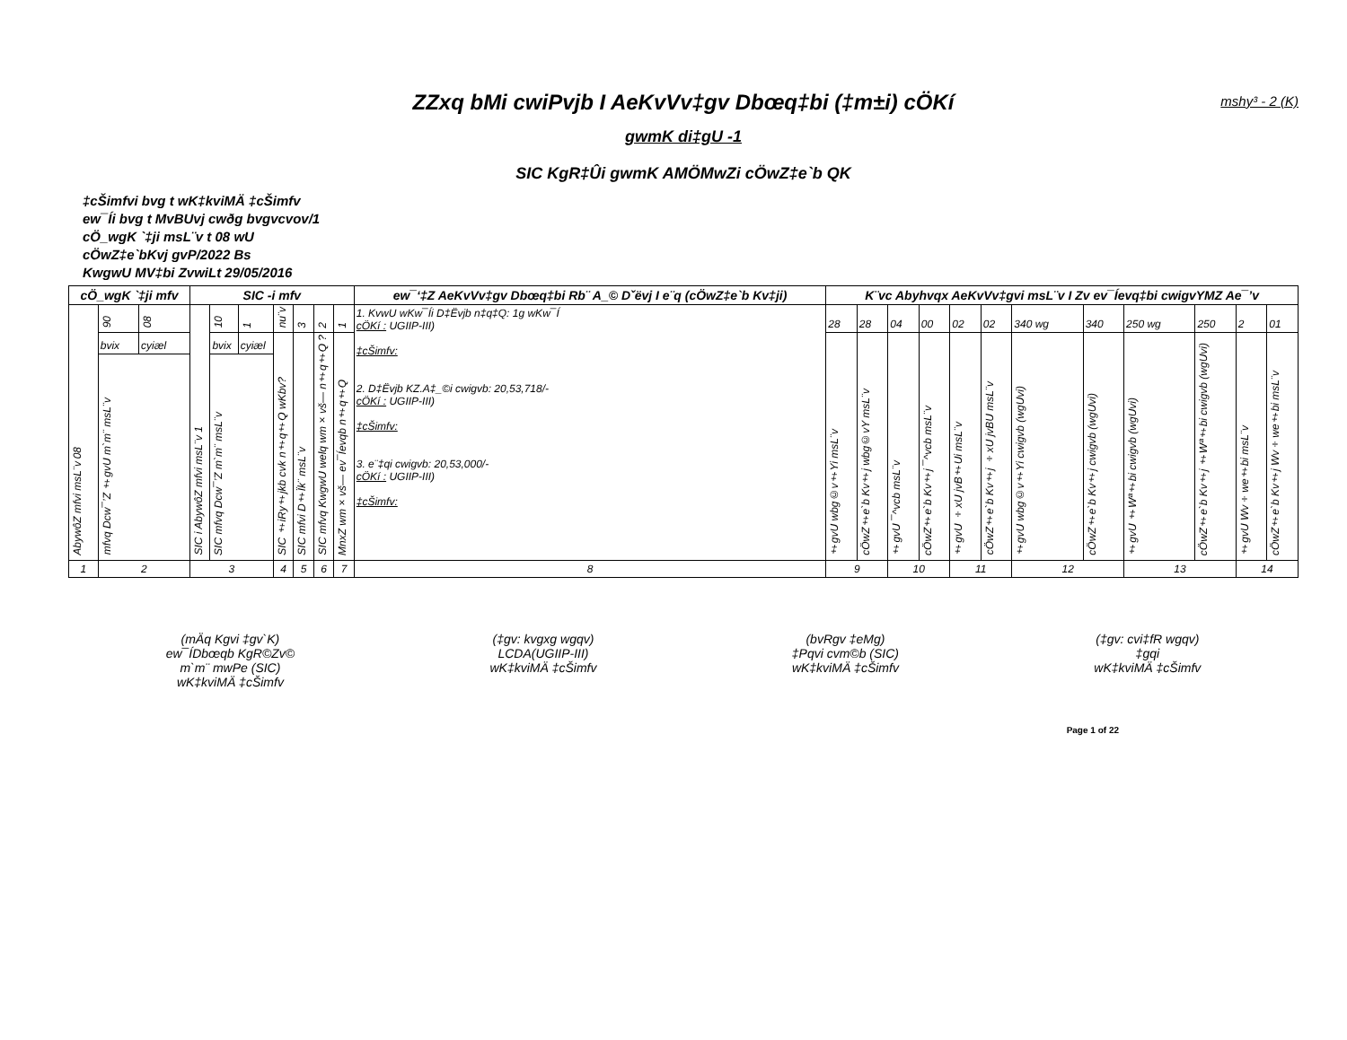ZZxq bMi cwiPvjb I AeKvVv‡gv Dbœq‡bi (‡m±i) cÖKí mshy³ - 2 (K)
gwmK di‡gU -1
SIC KgR‡Ûi gwmK AMÖMwZi cÖwZ‡e`b QK
‡cŠimfvi bvg t wK‡kviMÄ ‡cŠimfv
ew¯Íi bvg t MvBUvj cwðg bvgvcvov/1
cÖ_wgK `‡ji msL¨v t 08 wU
cÖwZ‡e`bKvj gvP/2022 Bs
KwgwU MV‡bi ZvwiLt 29/05/2016
| cÖ_wgK `‡ji mfv | | | SIC -i mfv | | | | | | | ew¯‘‡Z AeKvVv‡gv Dbœq‡bi Rb¨ A_© Dˇëvj I e¨q (cÖwZ‡e`b Kv‡ji) | K¨vc Abyhvqx AeKvVv‡gvi msL¨v I Zv ev¯Íevq‡bi cwigvYMZ Ae¯’v | | | | | | | | | | | |
| --- | --- | --- | --- | --- | --- | --- | --- | --- | --- | --- | --- | --- | --- | --- | --- | --- | --- | --- | --- | --- | --- | --- |
| 08 AbywôZ mfvi msL¨v | 90 | 08 | 1 SIC i AbywôZ mfvi msL¨v | 10 | 1 | nu¨v | 3 | 2 | 1 | 1. KvwU wKw¯Íi D‡Ëvjb n‡q‡Q: 1g wKw¯Í cÖKí : UGIIP-III) ‡cŠimfv: 2. D‡Ëvjb KZ.A‡_©i cwigvb: 20,53,718/- cÖKí : UGIIP-III) ‡cŠimfv: 3. e¨‡qi cwigvb: 20,53,000/- cÖKí : UGIIP-III) ‡cŠimfv: | 28 | 28 | 04 | 00 | 02 | 02 | 340 wg | 340 | 250 wg | 250 | 2 | 01 |
| | bvix | cyiæl | | bvix | cyiæl | SIC ‡iRy‡jkb cvk n‡q‡Q wKbv? | SIC mfvi D‡Ïk¨ msL¨v | SIC mfvq KwgwU welq wm×vš— n‡q‡Q ? | MnxZ wm×vš— ev¯Íevqb n‡q‡Q | | ‡gvU wbg©v‡Yi msL¨v | cÖwZ‡e`b Kv‡j wbg©vY msL¨v | ‡gvU ¯^vcb msL¨v | cÖwZ‡e`b Kv‡j ¯^vcb msL¨v | ‡gvU ÷xU jvB‡Ui msL¨v | cÖwZ‡e`b Kv‡j ÷xU jvBU msL¨v | ‡gvU wbg©v‡Yi cwigvb (wgUvi) | cÖwZ‡e`b Kv‡j cwigvb (wgUvi) | ‡gvU ‡Wª‡bi cwigvb (wgUvi) | cÖwZ‡e`b Kv‡j ‡Wª‡bi cwigvb (wgUvi) | ‡gvU Wv÷we‡bi msL¨v | cÖwZ‡e`b Kv‡j Wv÷we‡bi msL¨v |
| | mfvq Dcw¯’Z ‡gvU m`m¨ msL¨v | | | SIC mfvq Dcw¯’Z m`m¨ msL¨v | | | | | | | | | | | | | | | | | | |
| 1 | 2 | | 3 | | | 4 | 5 | 6 | 7 | 8 | 9 | | 10 | | 11 | | 12 | | 13 | | 14 | |
(mÄq Kgvi ‡gv`K)
ew¯ÍDbœqb KgR©Zv©
m`m¨ mwPe (SIC)
wK‡kviMÄ ‡cŠimfv
(‡gv: kvgxg wgqv)
LCDA(UGIIP-III)
wK‡kviMÄ ‡cŠimfv
(bvRgv ‡eMg)
‡Pqvi cvm©b (SIC)
wK‡kviMÄ ‡cŠimfv
(‡gv: cvi‡fR wgqv)
‡gqi
wK‡kviMÄ ‡cŠimfv
Page 1 of 22